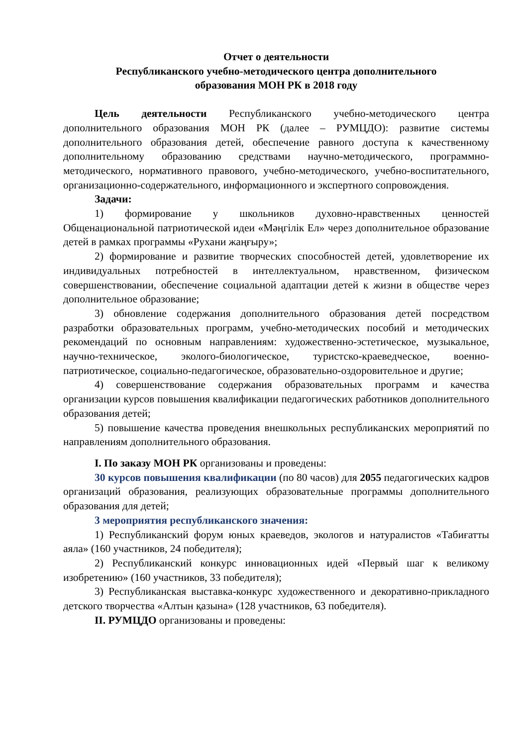Отчет о деятельности
Республиканского учебно-методического центра дополнительного
образования МОН РК в 2018 году
Цель деятельности Республиканского учебно-методического центра дополнительного образования МОН РК (далее – РУМЦДО): развитие системы дополнительного образования детей, обеспечение равного доступа к качественному дополнительному образованию средствами научно-методического, программно-методического, нормативного правового, учебно-методического, учебно-воспитательного, организационно-содержательного, информационного и экспертного сопровождения.
Задачи:
1) формирование у школьников духовно-нравственных ценностей Общенациональной патриотической идеи «Мәңгілік Ел» через дополнительное образование детей в рамках программы «Рухани жаңғыру»;
2) формирование и развитие творческих способностей детей, удовлетворение их индивидуальных потребностей в интеллектуальном, нравственном, физическом совершенствовании, обеспечение социальной адаптации детей к жизни в обществе через дополнительное образование;
3) обновление содержания дополнительного образования детей посредством разработки образовательных программ, учебно-методических пособий и методических рекомендаций по основным направлениям: художественно-эстетическое, музыкальное, научно-техническое, эколого-биологическое, туристско-краеведческое, военно-патриотическое, социально-педагогическое, образовательно-оздоровительное и другие;
4) совершенствование содержания образовательных программ и качества организации курсов повышения квалификации педагогических работников дополнительного образования детей;
5) повышение качества проведения внешкольных республиканских мероприятий по направлениям дополнительного образования.
I. По заказу МОН РК организованы и проведены:
30 курсов повышения квалификации (по 80 часов) для 2055 педагогических кадров организаций образования, реализующих образовательные программы дополнительного образования для детей;
3 мероприятия республиканского значения:
1) Республиканский форум юных краеведов, экологов и натуралистов «Табиғатты аяла» (160 участников, 24 победителя);
2) Республиканский конкурс инновационных идей «Первый шаг к великому изобретению» (160 участников, 33 победителя);
3) Республиканская выставка-конкурс художественного и декоративно-прикладного детского творчества «Алтын қазына» (128 участников, 63 победителя).
II. РУМЦДО организованы и проведены: